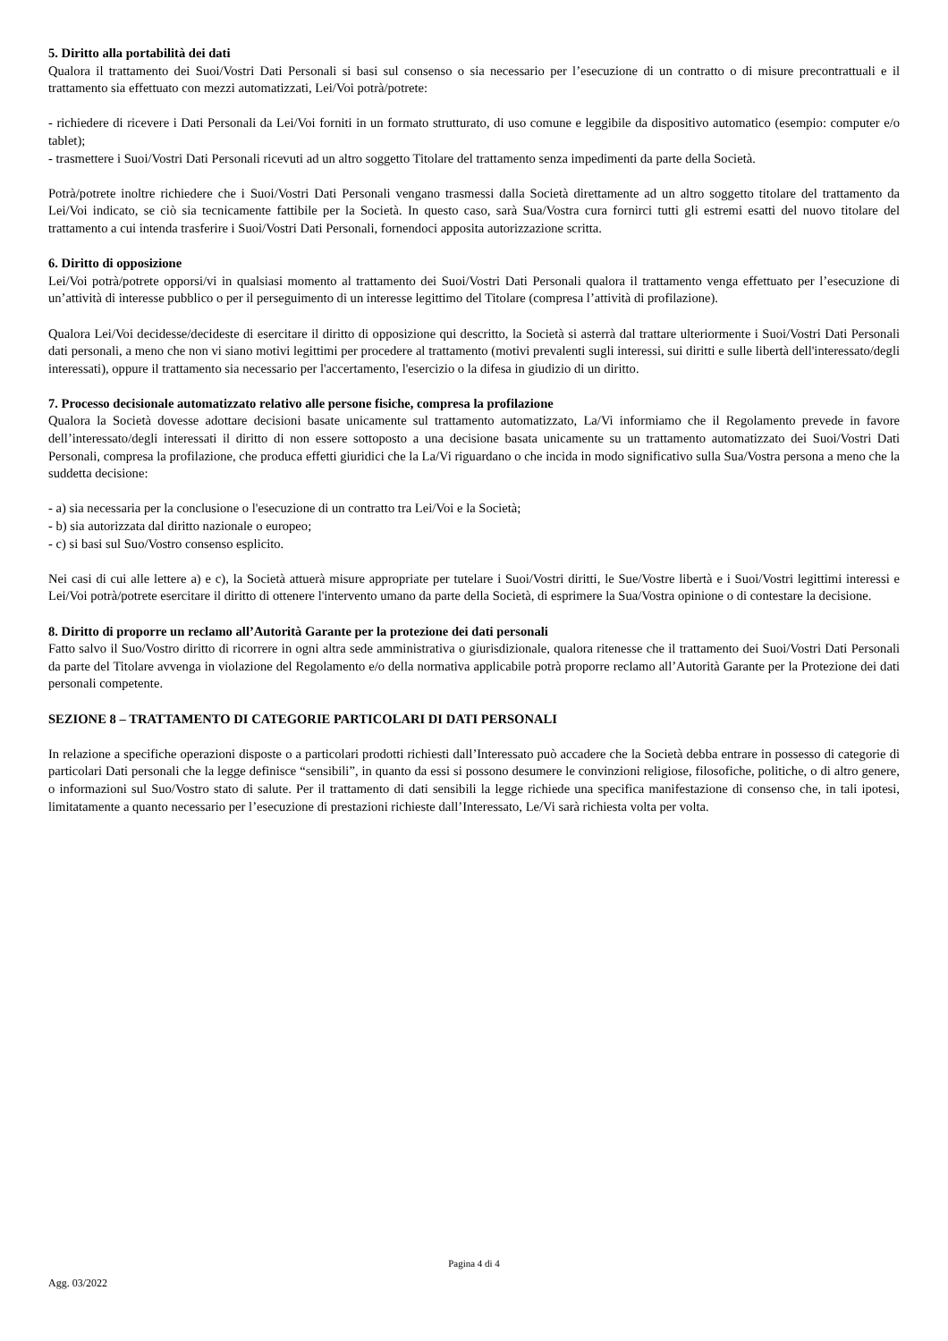5. Diritto alla portabilità dei dati
Qualora il trattamento dei Suoi/Vostri Dati Personali si basi sul consenso o sia necessario per l’esecuzione di un contratto o di misure precontrattuali e il trattamento sia effettuato con mezzi automatizzati, Lei/Voi potrà/potrete:
- richiedere di ricevere i Dati Personali da Lei/Voi forniti in un formato strutturato, di uso comune e leggibile da dispositivo automatico (esempio: computer e/o tablet);
- trasmettere i Suoi/Vostri Dati Personali ricevuti ad un altro soggetto Titolare del trattamento senza impedimenti da parte della Società.
Potrà/potrete inoltre richiedere che i Suoi/Vostri Dati Personali vengano trasmessi dalla Società direttamente ad un altro soggetto titolare del trattamento da Lei/Voi indicato, se ciò sia tecnicamente fattibile per la Società. In questo caso, sarà Sua/Vostra cura fornirci tutti gli estremi esatti del nuovo titolare del trattamento a cui intenda trasferire i Suoi/Vostri Dati Personali, fornendoci apposita autorizzazione scritta.
6. Diritto di opposizione
Lei/Voi potrà/potrete opporsi/vi in qualsiasi momento al trattamento dei Suoi/Vostri Dati Personali qualora il trattamento venga effettuato per l’esecuzione di un’attività di interesse pubblico o per il perseguimento di un interesse legittimo del Titolare (compresa l’attività di profilazione).
Qualora Lei/Voi decidesse/decideste di esercitare il diritto di opposizione qui descritto, la Società si asterrà dal trattare ulteriormente i Suoi/Vostri Dati Personali dati personali, a meno che non vi siano motivi legittimi per procedere al trattamento (motivi prevalenti sugli interessi, sui diritti e sulle libertà dell'interessato/degli interessati), oppure il trattamento sia necessario per l'accertamento, l'esercizio o la difesa in giudizio di un diritto.
7. Processo decisionale automatizzato relativo alle persone fisiche, compresa la profilazione
Qualora la Società dovesse adottare decisioni basate unicamente sul trattamento automatizzato, La/Vi informiamo che il Regolamento prevede in favore dell’interessato/degli interessati il diritto di non essere sottoposto a una decisione basata unicamente su un trattamento automatizzato dei Suoi/Vostri Dati Personali, compresa la profilazione, che produca effetti giuridici che la La/Vi riguardano o che incida in modo significativo sulla Sua/Vostra persona a meno che la suddetta decisione:
- a) sia necessaria per la conclusione o l'esecuzione di un contratto tra Lei/Voi e la Società;
- b) sia autorizzata dal diritto nazionale o europeo;
- c) si basi sul Suo/Vostro consenso esplicito.
Nei casi di cui alle lettere a) e c), la Società attuerà misure appropriate per tutelare i Suoi/Vostri diritti, le Sue/Vostre libertà e i Suoi/Vostri legittimi interessi e Lei/Voi potrà/potrete esercitare il diritto di ottenere l'intervento umano da parte della Società, di esprimere la Sua/Vostra opinione o di contestare la decisione.
8. Diritto di proporre un reclamo all’Autorità Garante per la protezione dei dati personali
Fatto salvo il Suo/Vostro diritto di ricorrere in ogni altra sede amministrativa o giurisdizionale, qualora ritenesse che il trattamento dei Suoi/Vostri Dati Personali da parte del Titolare avvenga in violazione del Regolamento e/o della normativa applicabile potrà proporre reclamo all’Autorità Garante per la Protezione dei dati personali competente.
SEZIONE 8 – TRATTAMENTO DI CATEGORIE PARTICOLARI DI DATI PERSONALI
In relazione a specifiche operazioni disposte o a particolari prodotti richiesti dall’Interessato può accadere che la Società debba entrare in possesso di categorie di particolari Dati personali che la legge definisce “sensibili”, in quanto da essi si possono desumere le convinzioni religiose, filosofiche, politiche, o di altro genere, o informazioni sul Suo/Vostro stato di salute. Per il trattamento di dati sensibili la legge richiede una specifica manifestazione di consenso che, in tali ipotesi, limitatamente a quanto necessario per l’esecuzione di prestazioni richieste dall’Interessato, Le/Vi sarà richiesta volta per volta.
Pagina 4 di 4
Agg. 03/2022